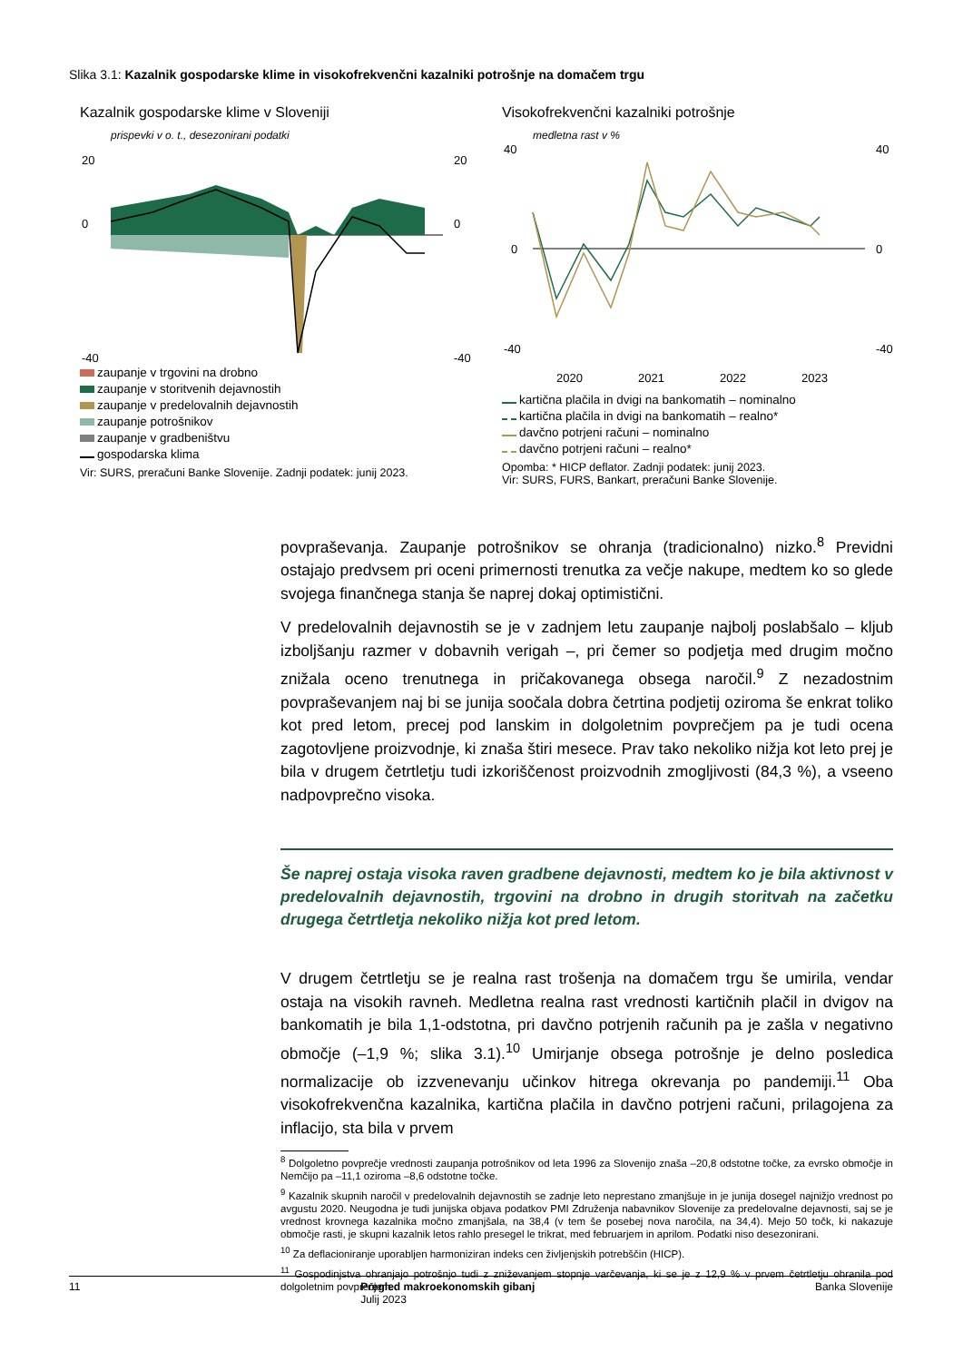Slika 3.1: Kazalnik gospodarske klime in visokofrekvenčni kazalniki potrošnje na domačem trgu
Kazalnik gospodarske klime v Sloveniji
prispevki v o. t., desezonirani podatki
20
0
-40
20
0
-40
zaupanje v trgovini na drobno
zaupanje v storitvenih dejavnostih
zaupanje v predelovalnih dejavnostih
zaupanje potrošnikov
zaupanje v gradbeništvu
gospodarska klima
Vir: SURS, preračuni Banke Slovenije. Zadnji podatek: junij 2023.
Visokofrekvenčni kazalniki potrošnje
medletna rast v %
40
0
-40
40
0
-40
2020
2021
2022
2023
kartična plačila in dvigi na bankomatih – nominalno
kartična plačila in dvigi na bankomatih – realno*
davčno potrjeni računi – nominalno
davčno potrjeni računi – realno*
Opomba: * HICP deflator. Zadnji podatek: junij 2023.
Vir: SURS, FURS, Bankart, preračuni Banke Slovenije.
povpraševanja. Zaupanje potrošnikov se ohranja (tradicionalno) nizko.<sup>8</sup> Previdni ostajajo predvsem pri oceni primernosti trenutka za večje nakupe, medtem ko so glede svojega finančnega stanja še naprej dokaj optimistični.
V predelovalnih dejavnostih se je v zadnjem letu zaupanje najbolj poslabšalo – kljub izboljšanju razmer v dobavnih verigah –, pri čemer so podjetja med drugim močno znižala oceno trenutnega in pričakovanega obsega naročil.<sup>9</sup> Z nezadostnim povpraševanjem naj bi se junija soočala dobra četrtina podjetij oziroma še enkrat toliko kot pred letom, precej pod lanskim in dolgoletnim povprečjem pa je tudi ocena zagotovljene proizvodnje, ki znaša štiri mesece. Prav tako nekoliko nižja kot leto prej je bila v drugem četrtletju tudi izkoriščenost proizvodnih zmogljivosti (84,3 %), a vseeno nadpovprečno visoka.
Še naprej ostaja visoka raven gradbene dejavnosti, medtem ko je bila aktivnost v predelovalnih dejavnostih, trgovini na drobno in drugih storitvah na začetku drugega četrtletja nekoliko nižja kot pred letom.
V drugem četrtletju se je realna rast trošenja na domačem trgu še umirila, vendar ostaja na visokih ravneh. Medletna realna rast vrednosti kartičnih plačil in dvigov na bankomatih je bila 1,1-odstotna, pri davčno potrjenih računih pa je zašla v negativno območje (–1,9 %; slika 3.1).<sup>10</sup> Umirjanje obsega potrošnje je delno posledica normalizacije ob izzvenevanju učinkov hitrega okrevanja po pandemiji.<sup>11</sup> Oba visokofrekvenčna kazalnika, kartična plačila in davčno potrjeni računi, prilagojena za inflacijo, sta bila v prvem
<sup>8</sup> Dolgoletno povprečje vrednosti zaupanja potrošnikov od leta 1996 za Slovenijo znaša –20,8 odstotne točke, za evrsko območje in Nemčijo pa –11,1 oziroma –8,6 odstotne točke.
<sup>9</sup> Kazalnik skupnih naročil v predelovalnih dejavnostih se zadnje leto neprestano zmanjšuje in je junija dosegel najnižjo vrednost po avgustu 2020. Neugodna je tudi junijska objava podatkov PMI Združenja nabavnikov Slovenije za predelovalne dejavnosti, saj se je vrednost krovnega kazalnika močno zmanjšala, na 38,4 (v tem še posebej nova naročila, na 34,4). Mejo 50 točk, ki nakazuje območje rasti, je skupni kazalnik letos rahlo presegel le trikrat, med februarjem in aprilom. Podatki niso desezonirani.
<sup>10</sup> Za deflacioniranje uporabljen harmoniziran indeks cen življenjskih potrebščin (HICP).
<sup>11</sup> Gospodinjstva ohranjajo potrošnjo tudi z zniževanjem stopnje varčevanja, ki se je z 12,9 % v prvem četrtletju ohranila pod dolgoletnim povprečjem.
11 Pregled makroekonomskih gibanj
Julij 2023 Banka Slovenije